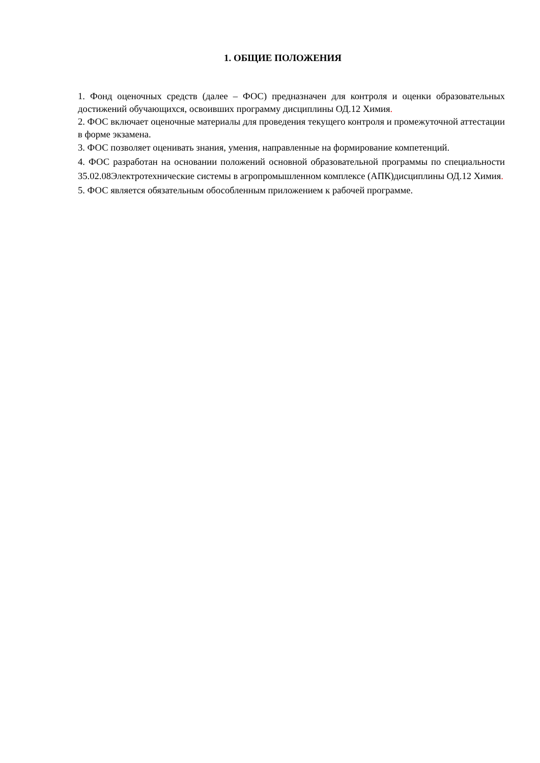1. ОБЩИЕ ПОЛОЖЕНИЯ
1. Фонд оценочных средств (далее – ФОС) предназначен для контроля и оценки образовательных достижений обучающихся, освоивших программу дисциплины ОД.12 Химия.
2. ФОС включает оценочные материалы для проведения текущего контроля и промежуточной аттестации в форме экзамена.
3. ФОС позволяет оценивать знания, умения, направленные на формирование компетенций.
4. ФОС разработан на основании положений основной образовательной программы по специальности 35.02.08Электротехнические системы в агропромышленном комплексе (АПК)дисциплины ОД.12 Химия.
5. ФОС является обязательным обособленным приложением к рабочей программе.